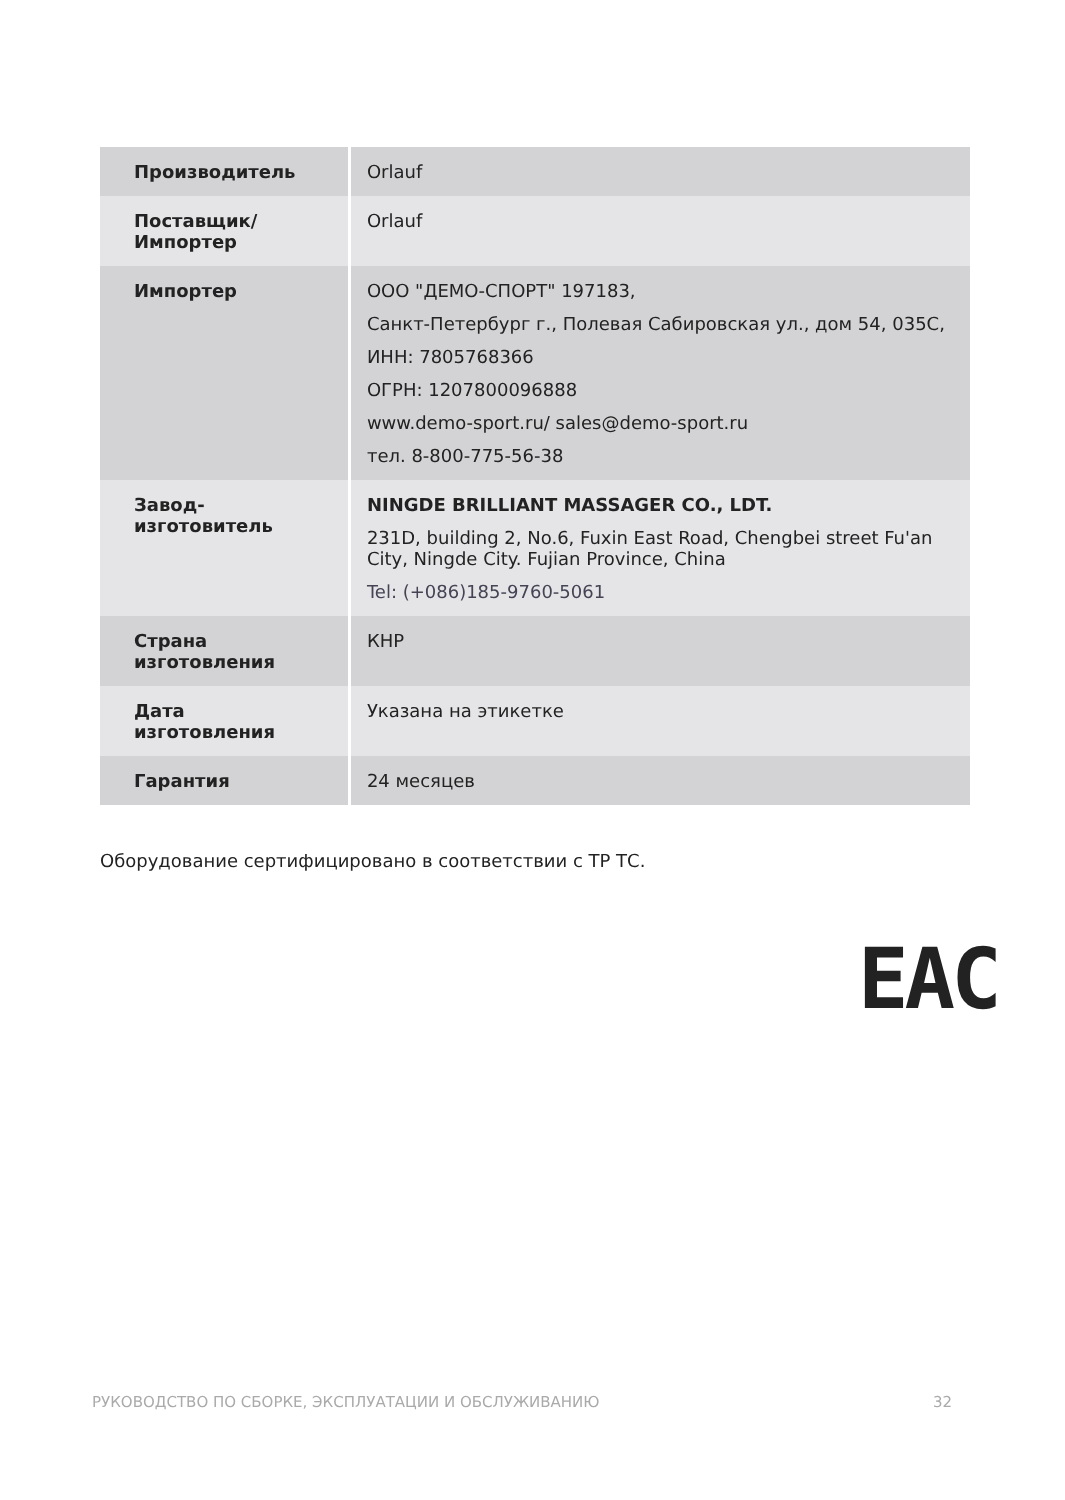| Производитель | Orlauf |
| Поставщик/Импортер | Orlauf |
| Импортер | ООО "ДЕМО-СПОРТ" 197183, Санкт-Петербург г., Полевая Сабировская ул., дом 54, 035С, ИНН: 7805768366 ОГРН: 1207800096888 www.demo-sport.ru/ sales@demo-sport.ru тел. 8-800-775-56-38 |
| Завод-изготовитель | NINGDE BRILLIANT MASSAGER CO., LDT. 231D, building 2, No.6, Fuxin East Road, Chengbei street Fu'an City, Ningde City. Fujian Province, China Tel: (+086)185-9760-5061 |
| Страна изготовления | КНР |
| Дата изготовления | Указана на этикетке |
| Гарантия | 24 месяцев |
Оборудование сертифицировано в соответствии с ТР ТС.
EAC
РУКОВОДСТВО ПО СБОРКЕ, ЭКСПЛУАТАЦИИ И ОБСЛУЖИВАНИЮ 32